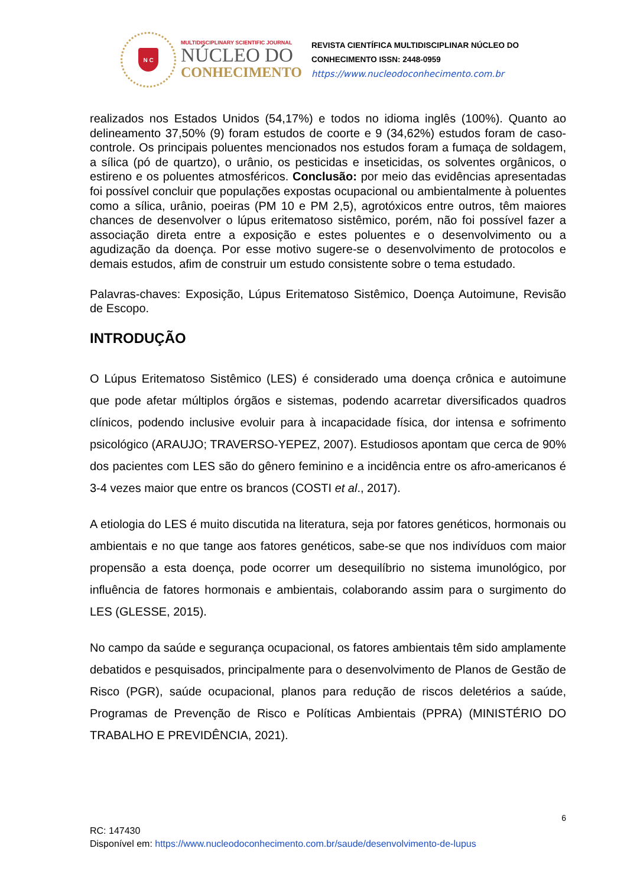N C
MULTIDISCIPLINARY SCIENTIFIC JOURNAL
NÚCLEO DO
CONHECIMENTO
REVISTA CIENTÍFICA MULTIDISCIPLINAR NÚCLEO DO
CONHECIMENTO ISSN: 2448-0959
https://www.nucleodoconhecimento.com.br
realizados nos Estados Unidos (54,17%) e todos no idioma inglês (100%). Quanto ao delineamento 37,50% (9) foram estudos de coorte e 9 (34,62%) estudos foram de caso-controle. Os principais poluentes mencionados nos estudos foram a fumaça de soldagem, a sílica (pó de quartzo), o urânio, os pesticidas e inseticidas, os solventes orgânicos, o estireno e os poluentes atmosféricos. Conclusão: por meio das evidências apresentadas foi possível concluir que populações expostas ocupacional ou ambientalmente à poluentes como a sílica, urânio, poeiras (PM 10 e PM 2,5), agrotóxicos entre outros, têm maiores chances de desenvolver o lúpus eritematoso sistêmico, porém, não foi possível fazer a associação direta entre a exposição e estes poluentes e o desenvolvimento ou a agudização da doença. Por esse motivo sugere-se o desenvolvimento de protocolos e demais estudos, afim de construir um estudo consistente sobre o tema estudado.
Palavras-chaves: Exposição, Lúpus Eritematoso Sistêmico, Doença Autoimune, Revisão de Escopo.
INTRODUÇÃO
O Lúpus Eritematoso Sistêmico (LES) é considerado uma doença crônica e autoimune que pode afetar múltiplos órgãos e sistemas, podendo acarretar diversificados quadros clínicos, podendo inclusive evoluir para à incapacidade física, dor intensa e sofrimento psicológico (ARAUJO; TRAVERSO-YEPEZ, 2007). Estudiosos apontam que cerca de 90% dos pacientes com LES são do gênero feminino e a incidência entre os afro-americanos é 3-4 vezes maior que entre os brancos (COSTI et al., 2017).
A etiologia do LES é muito discutida na literatura, seja por fatores genéticos, hormonais ou ambientais e no que tange aos fatores genéticos, sabe-se que nos indivíduos com maior propensão a esta doença, pode ocorrer um desequilíbrio no sistema imunológico, por influência de fatores hormonais e ambientais, colaborando assim para o surgimento do LES (GLESSE, 2015).
No campo da saúde e segurança ocupacional, os fatores ambientais têm sido amplamente debatidos e pesquisados, principalmente para o desenvolvimento de Planos de Gestão de Risco (PGR), saúde ocupacional, planos para redução de riscos deletérios a saúde, Programas de Prevenção de Risco e Políticas Ambientais (PPRA) (MINISTÉRIO DO TRABALHO E PREVIDÊNCIA, 2021).
6
RC: 147430
Disponível em: https://www.nucleodoconhecimento.com.br/saude/desenvolvimento-de-lupus